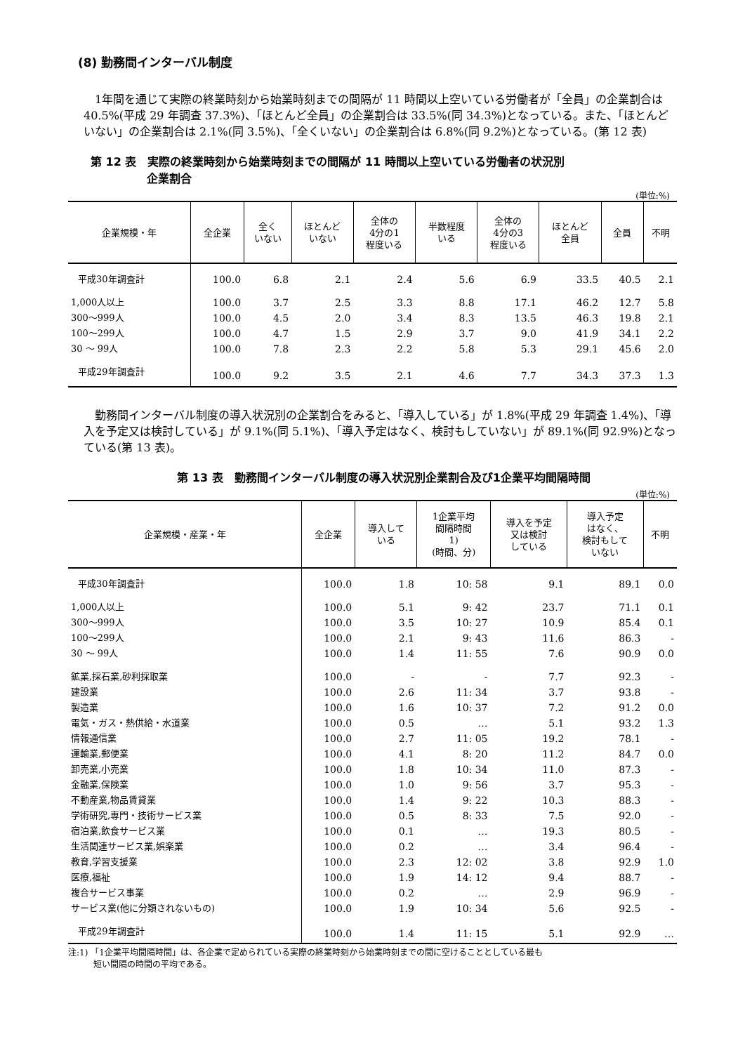(8) 勤務間インターバル制度
1年間を通じて実際の終業時刻から始業時刻までの間隔が 11 時間以上空いている労働者が「全員」の企業割合は 40.5%(平成 29 年調査 37.3%)、「ほとんど全員」の企業割合は 33.5%(同 34.3%)となっている。また、「ほとんどいない」の企業割合は 2.1%(同 3.5%)、「全くいない」の企業割合は 6.8%(同 9.2%)となっている。(第 12 表)
第 12 表　実際の終業時刻から始業時刻までの間隔が 11 時間以上空いている労働者の状況別
　　　　　企業割合
(単位:%)
| 企業規模・年 | 全企業 | 全く いない | ほとんど いない | 全体の 4分の1 程度いる | 半数程度 いる | 全体の 4分の3 程度いる | ほとんど 全員 | 全員 | 不明 |
| --- | --- | --- | --- | --- | --- | --- | --- | --- | --- |
| 平成30年調査計 | 100.0 | 6.8 | 2.1 | 2.4 | 5.6 | 6.9 | 33.5 | 40.5 | 2.1 |
| 1,000人以上 | 100.0 | 3.7 | 2.5 | 3.3 | 8.8 | 17.1 | 46.2 | 12.7 | 5.8 |
| 300～999人 | 100.0 | 4.5 | 2.0 | 3.4 | 8.3 | 13.5 | 46.3 | 19.8 | 2.1 |
| 100～299人 | 100.0 | 4.7 | 1.5 | 2.9 | 3.7 | 9.0 | 41.9 | 34.1 | 2.2 |
| 30 ～ 99人 | 100.0 | 7.8 | 2.3 | 2.2 | 5.8 | 5.3 | 29.1 | 45.6 | 2.0 |
| 平成29年調査計 | 100.0 | 9.2 | 3.5 | 2.1 | 4.6 | 7.7 | 34.3 | 37.3 | 1.3 |
勤務間インターバル制度の導入状況別の企業割合をみると、「導入している」が 1.8%(平成 29 年調査 1.4%)、「導入を予定又は検討している」が 9.1%(同 5.1%)、「導入予定はなく、検討もしていない」が 89.1%(同 92.9%)となっている(第 13 表)。
第 13 表　勤務間インターバル制度の導入状況別企業割合及び1企業平均間隔時間
(単位:%)
| 企業規模・産業・年 | 全企業 | 導入して いる | 1企業平均 間隔時間 1) (時間、分) | 導入を予定 又は検討 している | 導入予定 はなく、 検討もして いない | 不明 |
| --- | --- | --- | --- | --- | --- | --- |
| 平成30年調査計 | 100.0 | 1.8 | 10: 58 | 9.1 | 89.1 | 0.0 |
| 1,000人以上 | 100.0 | 5.1 | 9: 42 | 23.7 | 71.1 | 0.1 |
| 300～999人 | 100.0 | 3.5 | 10: 27 | 10.9 | 85.4 | 0.1 |
| 100～299人 | 100.0 | 2.1 | 9: 43 | 11.6 | 86.3 | - |
| 30 ～ 99人 | 100.0 | 1.4 | 11: 55 | 7.6 | 90.9 | 0.0 |
| 鉱業,採石業,砂利採取業 | 100.0 | - | - | 7.7 | 92.3 | - |
| 建設業 | 100.0 | 2.6 | 11: 34 | 3.7 | 93.8 | - |
| 製造業 | 100.0 | 1.6 | 10: 37 | 7.2 | 91.2 | 0.0 |
| 電気・ガス・熱供給・水道業 | 100.0 | 0.5 | … | 5.1 | 93.2 | 1.3 |
| 情報通信業 | 100.0 | 2.7 | 11: 05 | 19.2 | 78.1 | - |
| 運輸業,郵便業 | 100.0 | 4.1 | 8: 20 | 11.2 | 84.7 | 0.0 |
| 卸売業,小売業 | 100.0 | 1.8 | 10: 34 | 11.0 | 87.3 | - |
| 金融業,保険業 | 100.0 | 1.0 | 9: 56 | 3.7 | 95.3 | - |
| 不動産業,物品賃貸業 | 100.0 | 1.4 | 9: 22 | 10.3 | 88.3 | - |
| 学術研究,専門・技術サービス業 | 100.0 | 0.5 | 8: 33 | 7.5 | 92.0 | - |
| 宿泊業,飲食サービス業 | 100.0 | 0.1 | … | 19.3 | 80.5 | - |
| 生活関連サービス業,娯楽業 | 100.0 | 0.2 | … | 3.4 | 96.4 | - |
| 教育,学習支援業 | 100.0 | 2.3 | 12: 02 | 3.8 | 92.9 | 1.0 |
| 医療,福祉 | 100.0 | 1.9 | 14: 12 | 9.4 | 88.7 | - |
| 複合サービス事業 | 100.0 | 0.2 | … | 2.9 | 96.9 | - |
| サービス業(他に分類されないもの) | 100.0 | 1.9 | 10: 34 | 5.6 | 92.5 | - |
| 平成29年調査計 | 100.0 | 1.4 | 11: 15 | 5.1 | 92.9 | … |
注:1) 「1企業平均間隔時間」は、各企業で定められている実際の終業時刻から始業時刻までの間に空けることとしている最も
　　　短い間隔の時間の平均である。